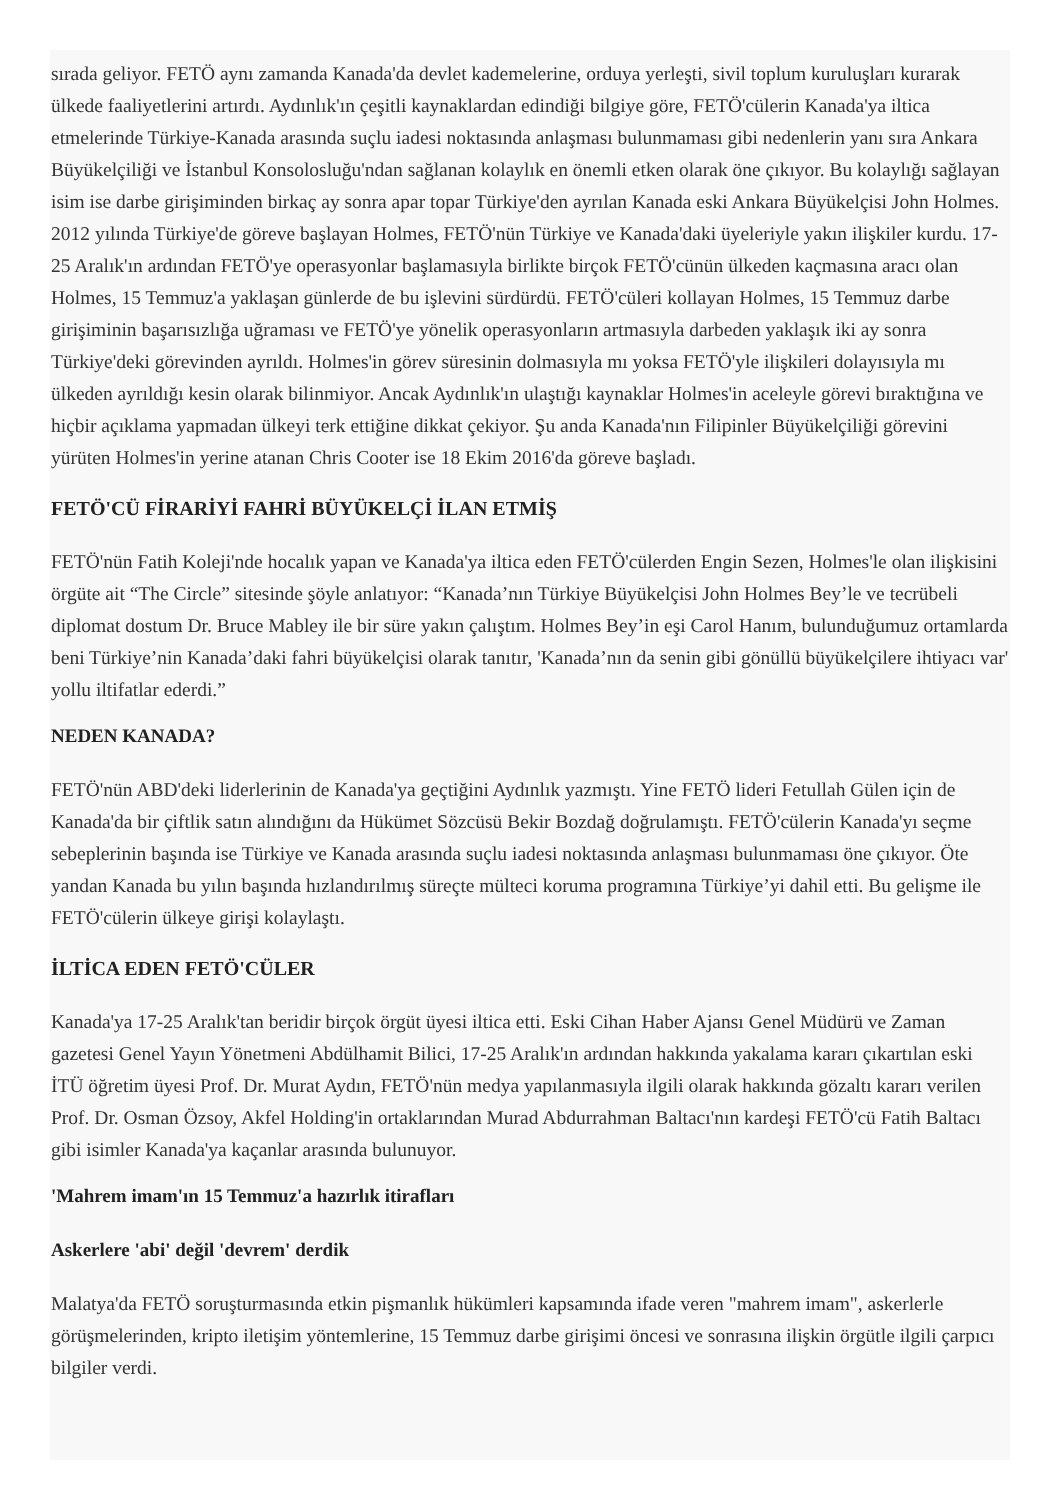sırada geliyor. FETÖ aynı zamanda Kanada'da devlet kademelerine, orduya yerleşti, sivil toplum kuruluşları kurarak ülkede faaliyetlerini artırdı. Aydınlık'ın çeşitli kaynaklardan edindiği bilgiye göre, FETÖ'cülerin Kanada'ya iltica etmelerinde Türkiye-Kanada arasında suçlu iadesi noktasında anlaşması bulunmaması gibi nedenlerin yanı sıra Ankara Büyükelçiliği ve İstanbul Konsolosluğu'ndan sağlanan kolaylık en önemli etken olarak öne çıkıyor. Bu kolaylığı sağlayan isim ise darbe girişiminden birkaç ay sonra apar topar Türkiye'den ayrılan Kanada eski Ankara Büyükelçisi John Holmes. 2012 yılında Türkiye'de göreve başlayan Holmes, FETÖ'nün Türkiye ve Kanada'daki üyeleriyle yakın ilişkiler kurdu. 17-25 Aralık'ın ardından FETÖ'ye operasyonlar başlamasıyla birlikte birçok FETÖ'cünün ülkeden kaçmasına aracı olan Holmes, 15 Temmuz'a yaklaşan günlerde de bu işlevini sürdürdü. FETÖ'cüleri kollayan Holmes, 15 Temmuz darbe girişiminin başarısızlığa uğraması ve FETÖ'ye yönelik operasyonların artmasıyla darbeden yaklaşık iki ay sonra Türkiye'deki görevinden ayrıldı. Holmes'in görev süresinin dolmasıyla mı yoksa FETÖ'yle ilişkileri dolayısıyla mı ülkeden ayrıldığı kesin olarak bilinmiyor. Ancak Aydınlık'ın ulaştığı kaynaklar Holmes'in aceleyle görevi bıraktığına ve hiçbir açıklama yapmadan ülkeyi terk ettiğine dikkat çekiyor. Şu anda Kanada'nın Filipinler Büyükelçiliği görevini yürüten Holmes'in yerine atanan Chris Cooter ise 18 Ekim 2016'da göreve başladı.
FETÖ'CÜ FİRARİYİ FAHRİ BÜYÜKELÇİ İLAN ETMİŞ
FETÖ'nün Fatih Koleji'nde hocalık yapan ve Kanada'ya iltica eden FETÖ'cülerden Engin Sezen, Holmes'le olan ilişkisini örgüte ait “The Circle” sitesinde şöyle anlatıyor: “Kanada’nın Türkiye Büyükelçisi John Holmes Bey’le ve tecrübeli diplomat dostum Dr. Bruce Mabley ile bir süre yakın çalıştım. Holmes Bey’in eşi Carol Hanım, bulunduğumuz ortamlarda beni Türkiye’nin Kanada’daki fahri büyükelçisi olarak tanıtır, 'Kanada’nın da senin gibi gönüllü büyükelçilere ihtiyacı var' yollu iltifatlar ederdi.”
NEDEN KANADA?
FETÖ'nün ABD'deki liderlerinin de Kanada'ya geçtiğini Aydınlık yazmıştı. Yine FETÖ lideri Fetullah Gülen için de Kanada'da bir çiftlik satın alındığını da Hükümet Sözcüsü Bekir Bozdağ doğrulamıştı. FETÖ'cülerin Kanada'yı seçme sebeplerinin başında ise Türkiye ve Kanada arasında suçlu iadesi noktasında anlaşması bulunmaması öne çıkıyor. Öte yandan Kanada bu yılın başında hızlandırılmış süreçte mülteci koruma programına Türkiye’yi dahil etti. Bu gelişme ile FETÖ'cülerin ülkeye girişi kolaylaştı.
İLTİCA EDEN FETÖ'CÜLER
Kanada'ya 17-25 Aralık'tan beridir birçok örgüt üyesi iltica etti. Eski Cihan Haber Ajansı Genel Müdürü ve Zaman gazetesi Genel Yayın Yönetmeni Abdülhamit Bilici, 17-25 Aralık'ın ardından hakkında yakalama kararı çıkartılan eski İTÜ öğretim üyesi Prof. Dr. Murat Aydın, FETÖ'nün medya yapılanmasıyla ilgili olarak hakkında gözaltı kararı verilen Prof. Dr. Osman Özsoy, Akfel Holding'in ortaklarından Murad Abdurrahman Baltacı'nın kardeşi FETÖ'cü Fatih Baltacı gibi isimler Kanada'ya kaçanlar arasında bulunuyor.
'Mahrem imam'ın 15 Temmuz'a hazırlık itirafları
Askerlere 'abi' değil 'devrem' derdik
Malatya'da FETÖ soruşturmasında etkin pişmanlık hükümleri kapsamında ifade veren "mahrem imam", askerlerle görüşmelerinden, kripto iletişim yöntemlerine, 15 Temmuz darbe girişimi öncesi ve sonrasına ilişkin örgütle ilgili çarpıcı bilgiler verdi.